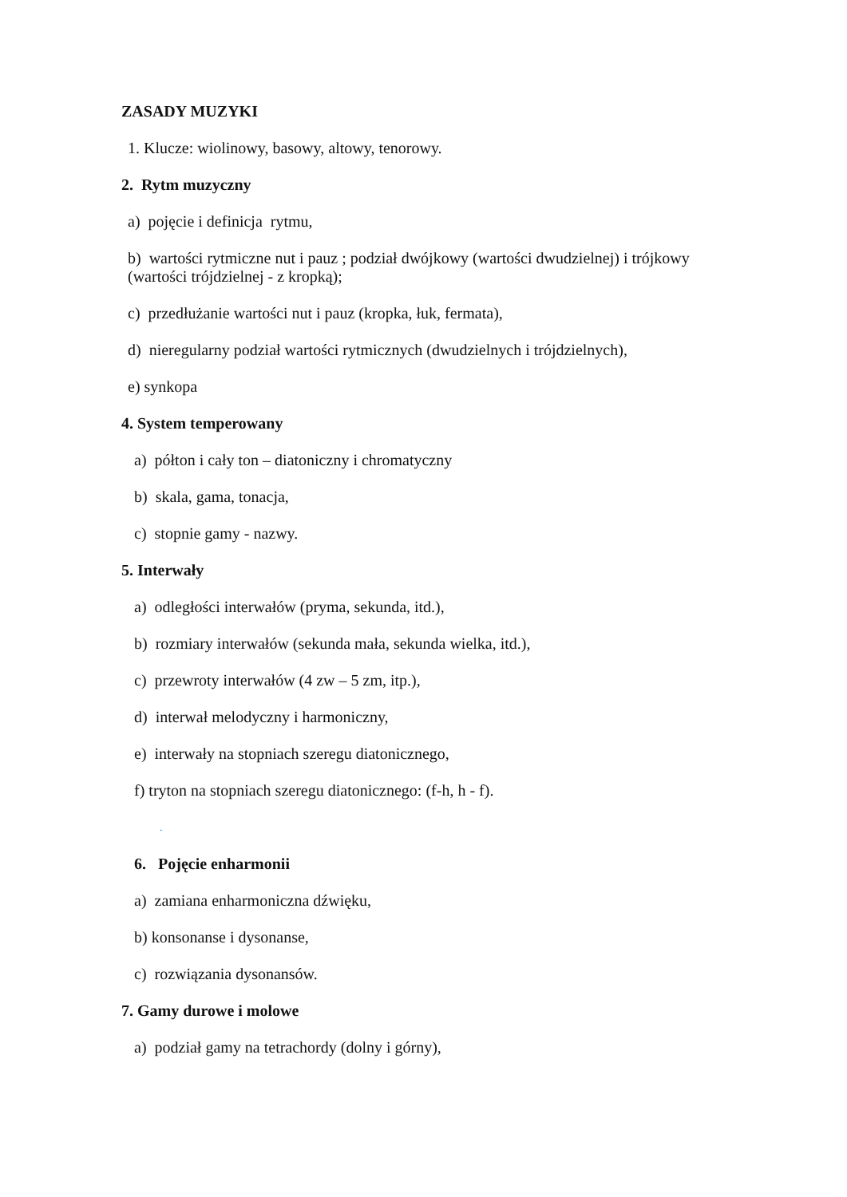ZASADY MUZYKI
1. Klucze: wiolinowy, basowy, altowy, tenorowy.
2. Rytm muzyczny
a) pojęcie i definicja rytmu,
b) wartości rytmiczne nut i pauz ; podział dwójkowy (wartości dwudzielnej) i trójkowy
(wartości trójdzielnej - z kropką);
c) przedłużanie wartości nut i pauz (kropka, łuk, fermata),
d) nieregularny podział wartości rytmicznych (dwudzielnych i trójdzielnych),
e) synkopa
4. System temperowany
a) półton i cały ton – diatoniczny i chromatyczny
b) skala, gama, tonacja,
c) stopnie gamy - nazwy.
5. Interwały
a) odległości interwałów (pryma, sekunda, itd.),
b) rozmiary interwałów (sekunda mała, sekunda wielka, itd.),
c) przewroty interwałów (4 zw – 5 zm, itp.),
d) interwał melodyczny i harmoniczny,
e) interwały na stopniach szeregu diatonicznego,
f) tryton na stopniach szeregu diatonicznego: (f-h, h - f).
.
6. Pojęcie enharmonii
a) zamiana enharmoniczna dźwięku,
b) konsonanse i dysonanse,
c) rozwiązania dysonansów.
7. Gamy durowe i molowe
a) podział gamy na tetrachordy (dolny i górny),